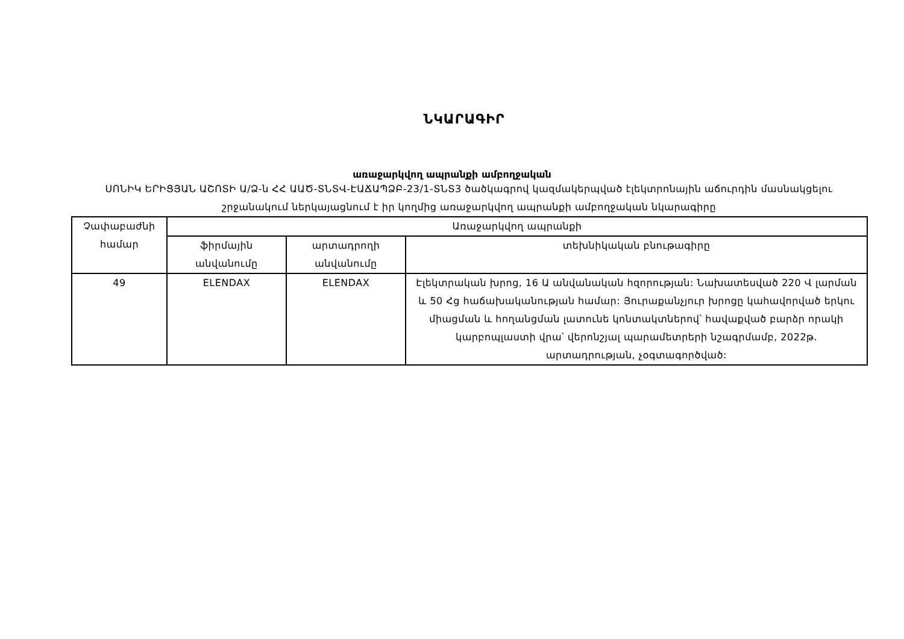ՆԿԱՐԱԳԻՐ
առաջարկվող ապրանքի ամբողջական
ՍՈՆԻԿ ԵՐԻՑՅԱՆ ԱՇՈՏԻ Ա/Ձ-ն ՀՀ ԱԱԾ-ՏՆՏՎ-ԷԱՃԱՊՁԲ-23/1-ՏՆՏ3 ծածկագրով կազմակերպված էլեկտրոնային աճուրդին մասնակցելու շրջանակում ներկայացնում է իր կողմից առաջարկվող ապրանքի ամբողջական նկարագիրը
| Չափաբաժնի համար | Առաջարկվող ապրանքի | | |
| --- | --- | --- | --- |
| | ֆիրմային անվանումը | արտադրողի անվանումը | տեխնիկական բնութագիրը |
| 49 | ELENDAX | ELENDAX | Էլեկտրական խրոց, 16 Ա անվանական հզորության: Նախատեսված 220 Վ լարման և 50 Հց հաճախականության համար: Յուրաքանչյուր խրոցը կահավորված երկու միացման և հողանցման լատունե կոնտակտներով՝ հավաքված բարձր որակի կարբոպլաստի վրա՝ վերոնշյալ պարամետրերի նշագրմամբ, 2022թ. արտադրության, չօգտագործված: |